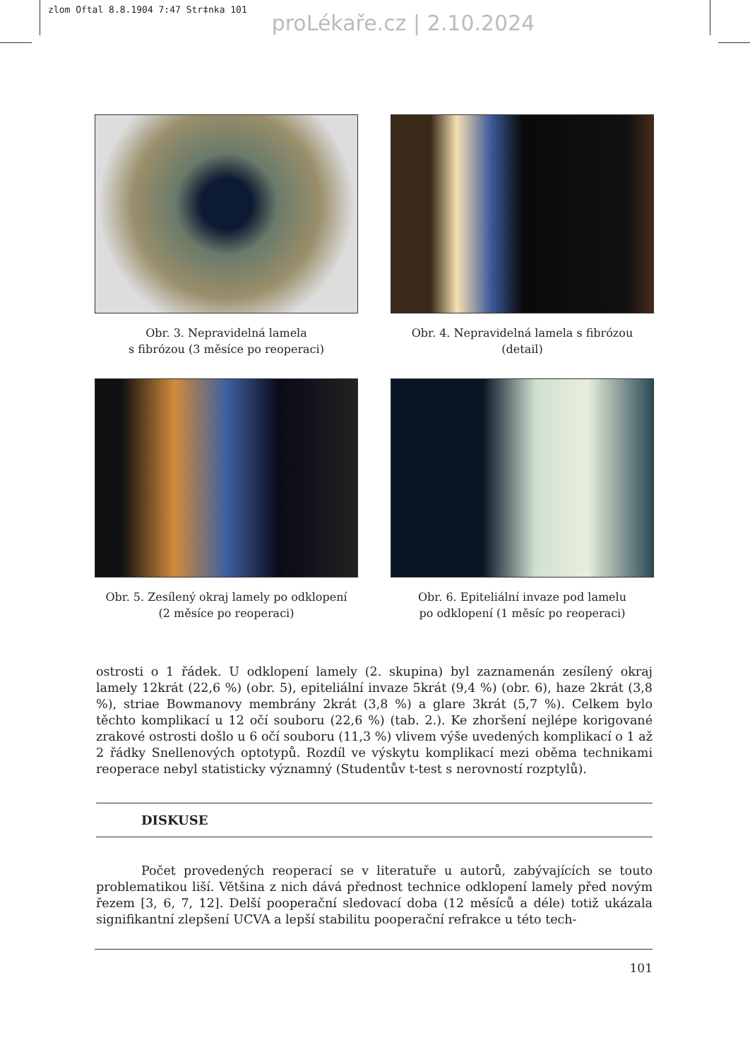zlom Oftal 8.8.1904 7:47 Str‡nka 101
proLékaře.cz | 2.10.2024
Obr. 3. Nepravidelná lamela
s fibrózou (3 měsíce po reoperaci)
Obr. 4. Nepravidelná lamela s fibrózou
(detail)
Obr. 5. Zesílený okraj lamely po odklopení
(2 měsíce po reoperaci)
Obr. 6. Epiteliální invaze pod lamelu
po odklopení (1 měsíc po reoperaci)
ostrosti o 1 řádek. U odklopení lamely (2. skupina) byl zaznamenán zesílený okraj lamely 12krát (22,6 %) (obr. 5), epiteliální invaze 5krát (9,4 %) (obr. 6), haze 2krát (3,8 %), striae Bowmanovy membrány 2krát (3,8 %) a glare 3krát (5,7 %). Celkem bylo těchto komplikací u 12 očí souboru (22,6 %) (tab. 2.). Ke zhoršení nejlépe korigované zrakové ostrosti došlo u 6 očí souboru (11,3 %) vlivem výše uvedených komplikací o 1 až 2 řádky Snellenových optotypů. Rozdíl ve výskytu komplikací mezi oběma technikami reoperace nebyl statisticky významný (Studentův t-test s nerovností rozptylů).
DISKUSE
Počet provedených reoperací se v literatuře u autorů, zabývajících se touto problematikou liší. Většina z nich dává přednost technice odklopení lamely před novým řezem [3, 6, 7, 12]. Delší pooperační sledovací doba (12 měsíců a déle) totiž ukázala signifikantní zlepšení UCVA a lepší stabilitu pooperační refrakce u této tech-
101